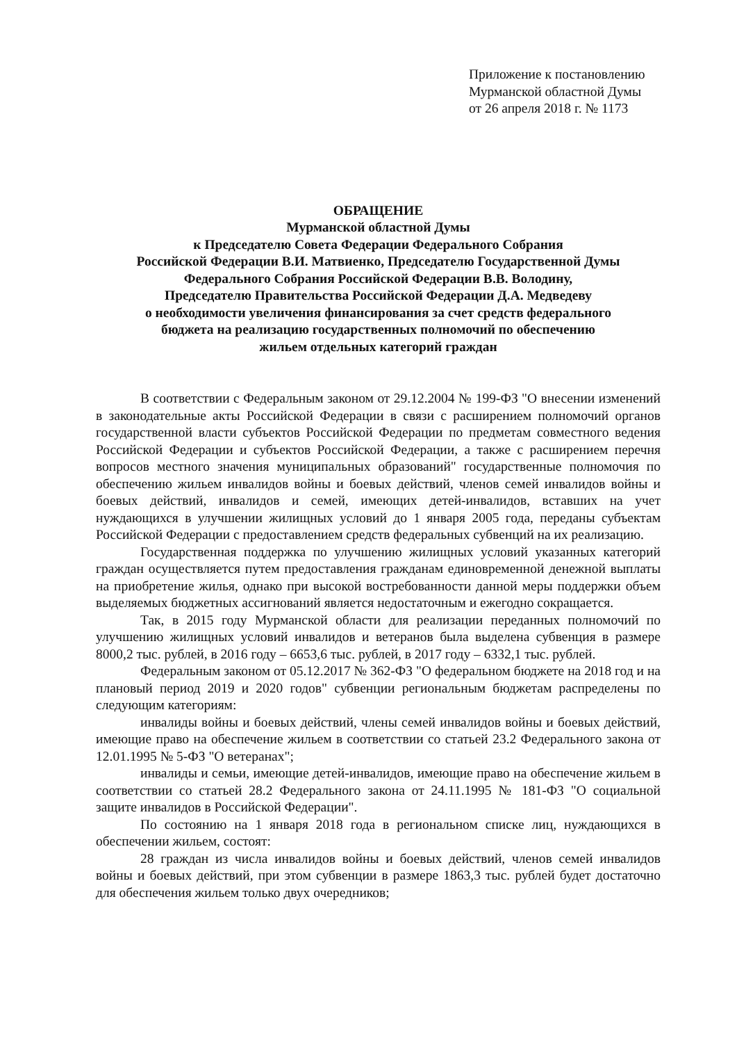Приложение к постановлению
Мурманской областной Думы
от 26 апреля 2018 г. № 1173
ОБРАЩЕНИЕ
Мурманской областной Думы
к Председателю Совета Федерации Федерального Собрания
Российской Федерации В.И. Матвиенко, Председателю Государственной Думы
Федерального Собрания Российской Федерации В.В. Володину,
Председателю Правительства Российской Федерации Д.А. Медведеву
о необходимости увеличения финансирования за счет средств федерального
бюджета на реализацию государственных полномочий по обеспечению
жильем отдельных категорий граждан
В соответствии с Федеральным законом от 29.12.2004 № 199-ФЗ "О внесении изменений в законодательные акты Российской Федерации в связи с расширением полномочий органов государственной власти субъектов Российской Федерации по предметам совместного ведения Российской Федерации и субъектов Российской Федерации, а также с расширением перечня вопросов местного значения муниципальных образований" государственные полномочия по обеспечению жильем инвалидов войны и боевых действий, членов семей инвалидов войны и боевых действий, инвалидов и семей, имеющих детей-инвалидов, вставших на учет нуждающихся в улучшении жилищных условий до 1 января 2005 года, переданы субъектам Российской Федерации с предоставлением средств федеральных субвенций на их реализацию.
Государственная поддержка по улучшению жилищных условий указанных категорий граждан осуществляется путем предоставления гражданам единовременной денежной выплаты на приобретение жилья, однако при высокой востребованности данной меры поддержки объем выделяемых бюджетных ассигнований является недостаточным и ежегодно сокращается.
Так, в 2015 году Мурманской области для реализации переданных полномочий по улучшению жилищных условий инвалидов и ветеранов была выделена субвенция в размере 8000,2 тыс. рублей, в 2016 году – 6653,6 тыс. рублей, в 2017 году – 6332,1 тыс. рублей.
Федеральным законом от 05.12.2017 № 362-ФЗ "О федеральном бюджете на 2018 год и на плановый период 2019 и 2020 годов" субвенции региональным бюджетам распределены по следующим категориям:
инвалиды войны и боевых действий, члены семей инвалидов войны и боевых действий, имеющие право на обеспечение жильем в соответствии со статьей 23.2 Федерального закона от 12.01.1995 № 5-ФЗ "О ветеранах";
инвалиды и семьи, имеющие детей-инвалидов, имеющие право на обеспечение жильем в соответствии со статьей 28.2 Федерального закона от 24.11.1995 № 181-ФЗ "О социальной защите инвалидов в Российской Федерации".
По состоянию на 1 января 2018 года в региональном списке лиц, нуждающихся в обеспечении жильем, состоят:
28 граждан из числа инвалидов войны и боевых действий, членов семей инвалидов войны и боевых действий, при этом субвенции в размере 1863,3 тыс. рублей будет достаточно для обеспечения жильем только двух очередников;